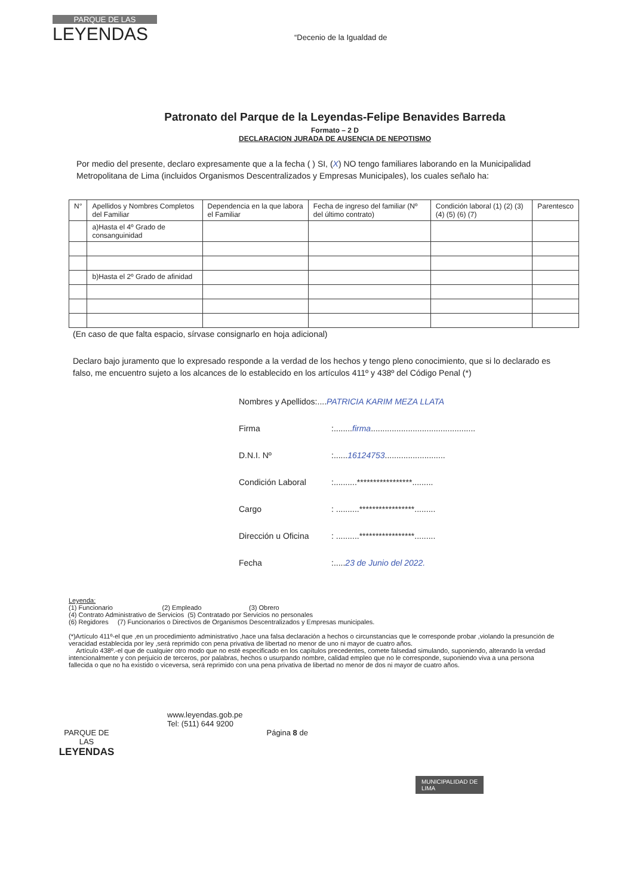PARQUE DE LAS
LEYENDAS
“Decenio de la Igualdad de
Patronato del Parque de la Leyendas-Felipe Benavides Barreda
Formato – 2 D
DECLARACION JURADA DE AUSENCIA DE NEPOTISMO
Por medio del presente, declaro expresamente que a la fecha ( ) SI, (X) NO tengo familiares laborando en la Municipalidad Metropolitana de Lima (incluidos Organismos Descentralizados y Empresas Municipales), los cuales señalo ha:
| N° | Apellidos y Nombres Completos del Familiar | Dependencia en la que labora el Familiar | Fecha de ingreso del familiar (Nº del último contrato) | Condición laboral (1) (2) (3) (4) (5) (6) (7) | Parentesco |
| | a)Hasta el 4º Grado de consanguinidad | | | | |
| | b)Hasta el 2º Grado de afinidad | | | | |
(En caso de que falta espacio, sírvase consignarlo en hoja adicional)
Declaro bajo juramento que lo expresado responde a la verdad de los hechos y tengo pleno conocimiento, que si lo declarado es falso, me encuentro sujeto a los alcances de lo establecido en los artículos 411º y 438º del Código Penal (*)
Nombres y Apellidos:....PATRICIA KARIM MEZA LLATA
Firma:........firma.............................................
D.N.I. Nº:......16124753..........................
Condición Laboral:..........*****************.........
Cargo: ..........*****************.........
Dirección u Oficina: ..........*****************.........
Fecha:.....23 de Junio del 2022.
Leyenda:
(1) Funcionario (2) Empleado (3) Obrero
(4) Contrato Administrativo de Servicios (5) Contratado por Servicios no personales
(6) Regidores (7) Funcionarios o Directivos de Organismos Descentralizados y Empresas municipales.
(*)Artículo 411º-el que ,en un procedimiento administrativo ,hace una falsa declaración a hechos o circunstancias que le corresponde probar ,violando la presunción de veracidad establecida por ley ,será reprimido con pena privativa de libertad no menor de uno ni mayor de cuatro años.
Artículo 438º.-el que de cualquier otro modo que no esté especificado en los capítulos precedentes, comete falsedad simulando, suponiendo, alterando la verdad intencionalmente y con perjuicio de terceros, por palabras, hechos o usurpando nombre, calidad empleo que no le corresponde, suponiendo viva a una persona fallecida o que no ha existido o viceversa, será reprimido con una pena privativa de libertad no menor de dos ni mayor de cuatro años.
PARQUE DE
LAS
LEYENDAS
www.leyendas.gob.pe
Tel: (511) 644 9200
Página 8 de
MUNICIPALIDAD DE
LIMA